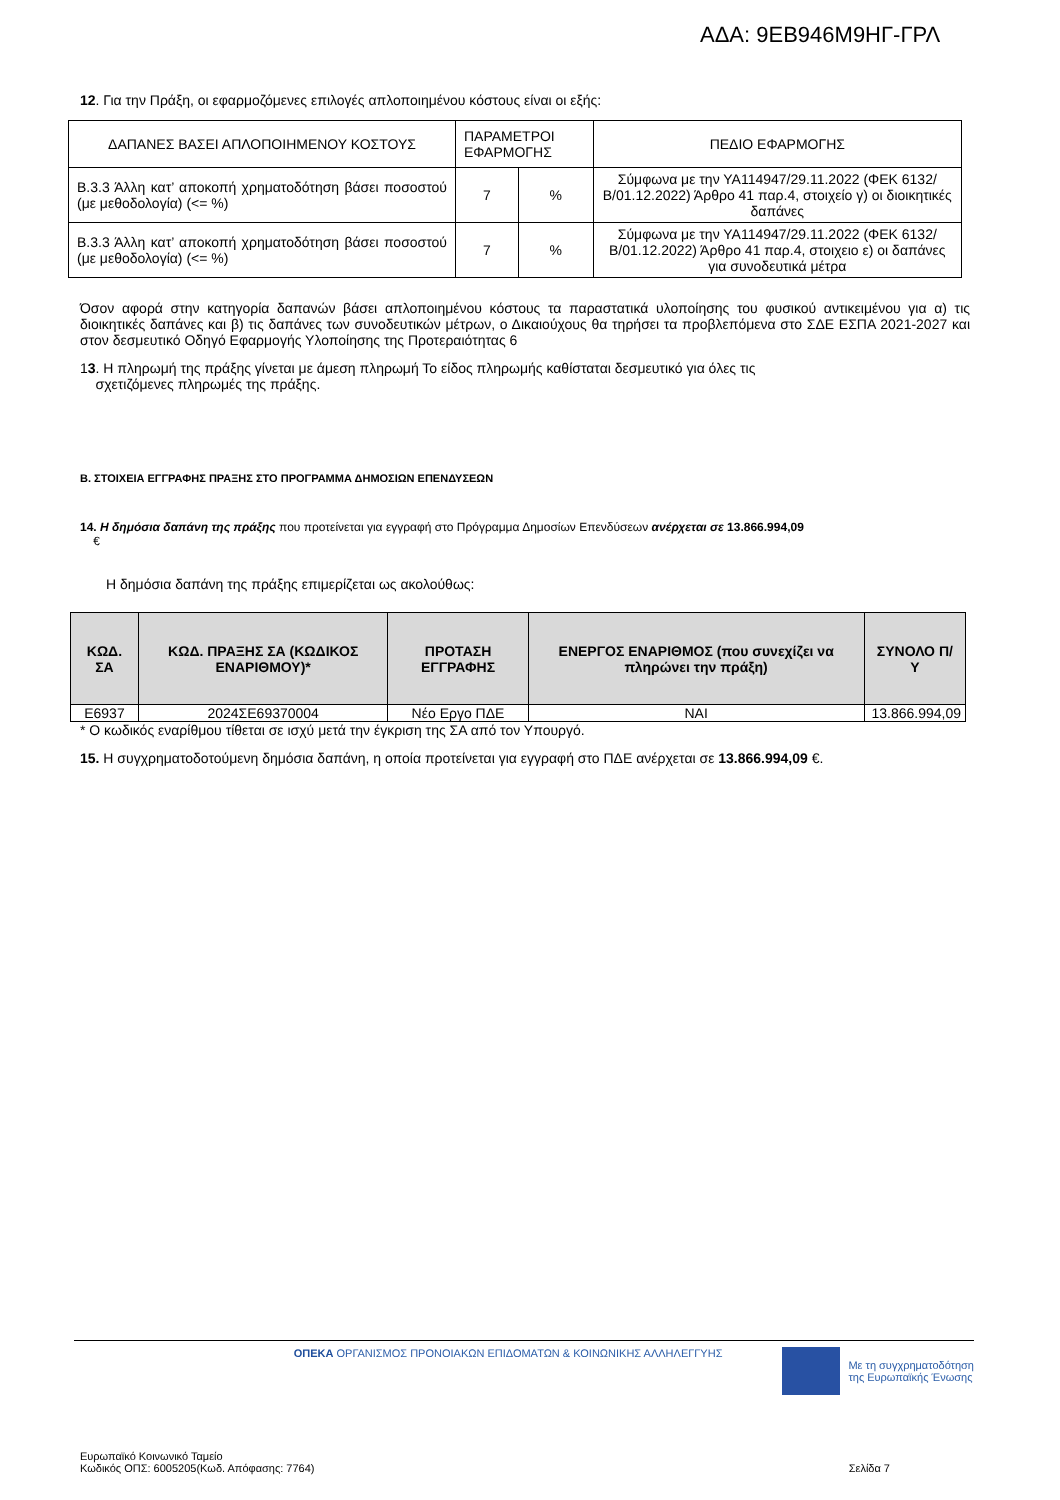ΑΔΑ: 9ΕΒ946Μ9ΗΓ-ΓΡΛ
12. Για την Πράξη, οι εφαρμοζόμενες επιλογές απλοποιημένου κόστους είναι οι εξής:
| ΔΑΠΑΝΕΣ ΒΑΣΕΙ ΑΠΛΟΠΟΙΗΜΕΝΟΥ ΚΟΣΤΟΥΣ | ΠΑΡΑΜΕΤΡΟΙ ΕΦΑΡΜΟΓΗΣ | | ΠΕΔΙΟ ΕΦΑΡΜΟΓΗΣ |
| Β.3.3 Άλλη κατ’ αποκοπή χρηματοδότηση βάσει ποσοστού (με μεθοδολογία) (<= %) | 7 | % | Σύμφωνα με την ΥΑ114947/29.11.2022 (ΦΕΚ 6132/Β/01.12.2022) Άρθρο 41 παρ.4, στοιχείο γ) οι διοικητικές δαπάνες |
| Β.3.3 Άλλη κατ’ αποκοπή χρηματοδότηση βάσει ποσοστού (με μεθοδολογία) (<= %) | 7 | % | Σύμφωνα με την ΥΑ114947/29.11.2022 (ΦΕΚ 6132/Β/01.12.2022) Άρθρο 41 παρ.4, στοιχειο ε) οι δαπάνες για συνοδευτικά μέτρα |
Όσον αφορά στην κατηγορία δαπανών βάσει απλοποιημένου κόστους τα παραστατικά υλοποίησης του φυσικού αντικειμένου για α) τις διοικητικές δαπάνες και β) τις δαπάνες των συνοδευτικών μέτρων, ο Δικαιούχους θα τηρήσει τα προβλεπόμενα στο ΣΔΕ ΕΣΠΑ 2021-2027 και στον δεσμευτικό Οδηγό Εφαρμογής Υλοποίησης της Προτεραιότητας 6
13. Η πληρωμή της πράξης γίνεται με άμεση πληρωμή Το είδος πληρωμής καθίσταται δεσμευτικό για όλες τις
σχετιζόμενες πληρωμές της πράξης.
Β. ΣΤΟΙΧΕΙΑ ΕΓΓΡΑΦΗΣ ΠΡΑΞΗΣ ΣΤΟ ΠΡΟΓΡΑΜΜΑ ΔΗΜΟΣΙΩΝ ΕΠΕΝΔΥΣΕΩΝ
14. Η δημόσια δαπάνη της πράξης που προτείνεται για εγγραφή στο Πρόγραμμα Δημοσίων Επενδύσεων ανέρχεται σε 13.866.994,09
€
Η δημόσια δαπάνη της πράξης επιμερίζεται ως ακολούθως:
| ΚΩΔ. ΣΑ | ΚΩΔ. ΠΡΑΞΗΣ ΣΑ (ΚΩΔΙΚΟΣ ΕΝΑΡΙΘΜΟΥ)* | ΠΡΟΤΑΣΗ ΕΓΓΡΑΦΗΣ | ΕΝΕΡΓΟΣ ΕΝΑΡΙΘΜΟΣ (που συνεχίζει να πληρώνει την πράξη) | ΣΥΝΟΛΟ Π/Υ |
| --- | --- | --- | --- | --- |
| Ε6937 | 2024ΣΕ69370004 | Νέο Εργο ΠΔΕ | ΝΑΙ | 13.866.994,09 |
* Ο κωδικός εναρίθμου τίθεται σε ισχύ μετά την έγκριση της ΣΑ από τον Υπουργό.
15. Η συγχρηματοδοτούμενη δημόσια δαπάνη, η οποία προτείνεται για εγγραφή στο ΠΔΕ ανέρχεται σε 13.866.994,09 €.
ΟΠΕΚΑ ΟΡΓΑΝΙΣΜΟΣ ΠΡΟΝΟΙΑΚΩΝ ΕΠΙΔΟΜΑΤΩΝ & ΚΟΙΝΩΝΙΚΗΣ ΑΛΛΗΛΕΓΓΥΗΣ
Με τη συγχρηματοδότηση
της Ευρωπαϊκής Ένωσης
Ευρωπαϊκό Κοινωνικό Ταμείο
Κωδικός ΟΠΣ: 6005205(Κωδ. Απόφασης: 7764)
Σελίδα 7